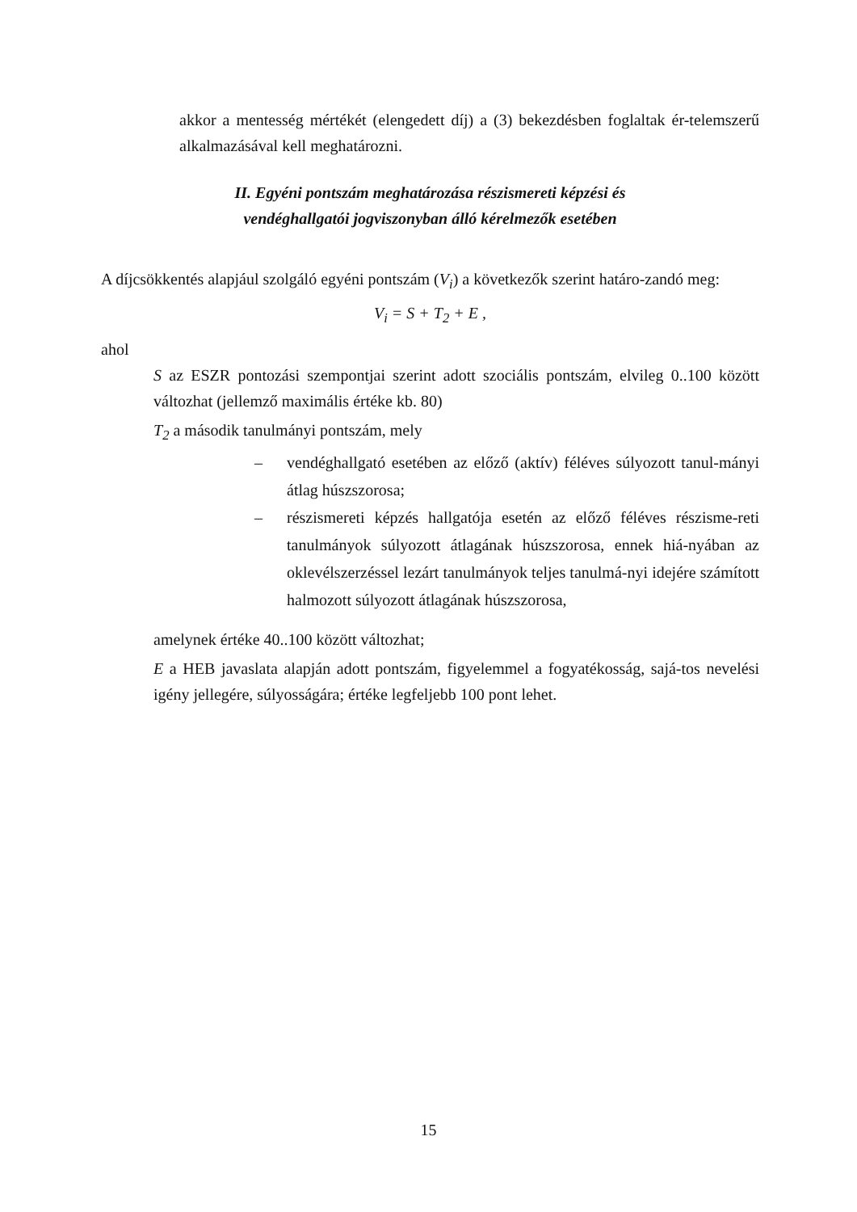akkor a mentesség mértékét (elengedett díj) a (3) bekezdésben foglaltak ér-telemszerű alkalmazásával kell meghatározni.
II. Egyéni pontszám meghatározása részismereti képzési és
vendéghallgatói jogviszonyban álló kérelmezők esetében
A díjcsökkentés alapjául szolgáló egyéni pontszám (V<sub>i</sub>) a következők szerint határo-zandó meg:
V<sub>i</sub> = S + T<sub>2</sub> + E ,
ahol
S az ESZR pontozási szempontjai szerint adott szociális pontszám, elvileg 0..100 között változhat (jellemző maximális értéke kb. 80)
T<sub>2</sub> a második tanulmányi pontszám, mely
– vendéghallgató esetében az előző (aktív) féléves súlyozott tanul-mányi átlag húszszorosa;
– részismereti képzés hallgatója esetén az előző féléves részisme-reti tanulmányok súlyozott átlagának húszszorosa, ennek hiá-nyában az oklevélszerzéssel lezárt tanulmányok teljes tanulmá-nyi idejére számított halmozott súlyozott átlagának húszszorosa,
amelynek értéke 40..100 között változhat;
E a HEB javaslata alapján adott pontszám, figyelemmel a fogyatékosság, sajá-tos nevelési igény jellegére, súlyosságára; értéke legfeljebb 100 pont lehet.
15